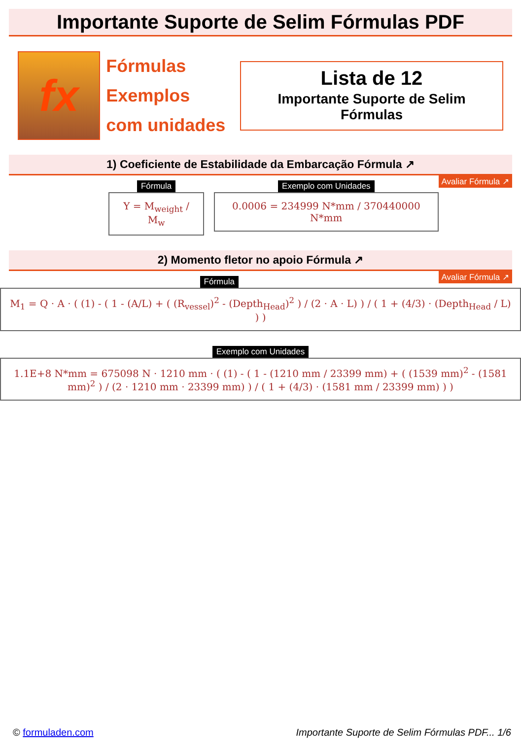Importante Suporte de Selim Fórmulas PDF
fx
Fórmulas
Exemplos
com unidades
Lista de 12
Importante Suporte de Selim Fórmulas
1) Coeficiente de Estabilidade da Embarcação Fórmula ↗
Avaliar Fórmula ↗
Fórmula
Y = M<sub>weight</sub> / M<sub>w</sub>
Exemplo com Unidades
0.0006 = 234999 N*mm / 370440000 N*mm
2) Momento fletor no apoio Fórmula ↗
Avaliar Fórmula ↗
Fórmula
M<sub>1</sub> = Q · A · ( (1) - ( 1 - (A/L) + ( (R<sub>vessel</sub>)<sup>2</sup> - (Depth<sub>Head</sub>)<sup>2</sup> ) / (2 · A · L) ) / ( 1 + (4/3) · (Depth<sub>Head</sub> / L) ) )
Exemplo com Unidades
1.1E+8 N*mm = 675098 N · 1210 mm · ( (1) - ( 1 - (1210 mm / 23399 mm) + ( (1539 mm)<sup>2</sup> - (1581 mm)<sup>2</sup> ) / (2 · 1210 mm · 23399 mm) ) / ( 1 + (4/3) · (1581 mm / 23399 mm) ) )
© formuladen.com Importante Suporte de Selim Fórmulas PDF... 1/6